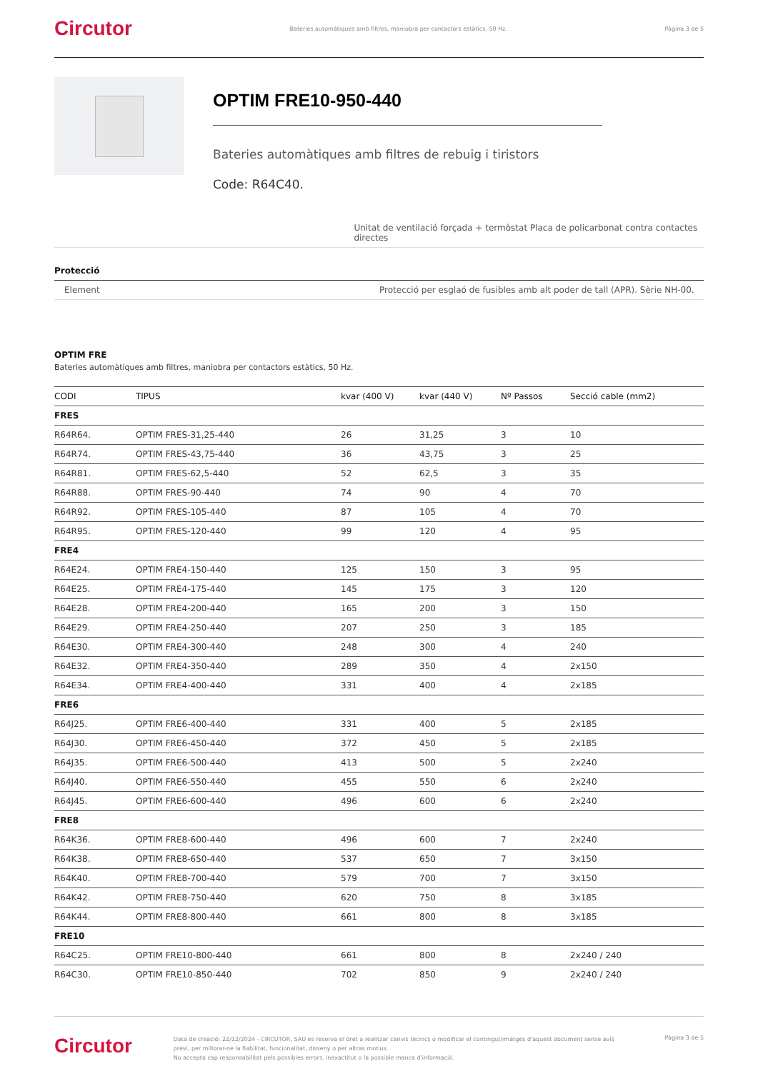Circutor Bateries automàtiques amb filtres, maniobra per contactors estàtics, 50 Hz. Pàgina 3 de 5
OPTIM FRE10-950-440
Bateries automàtiques amb filtres de rebuig i tiristors
Code: R64C40.
Unitat de ventilació forçada + termòstat Placa de policarbonat contra contactes directes
Protecció
Element Protecció per esglaó de fusibles amb alt poder de tall (APR). Sèrie NH-00.
OPTIM FRE
Bateries automàtiques amb filtres, maniobra per contactors estàtics, 50 Hz.
| CODI | TIPUS | kvar (400 V) | kvar (440 V) | Nº Passos | Secció cable (mm2) |
| --- | --- | --- | --- | --- | --- |
| FRES | | | | | |
| R64R64. | OPTIM FRES-31,25-440 | 26 | 31,25 | 3 | 10 |
| R64R74. | OPTIM FRES-43,75-440 | 36 | 43,75 | 3 | 25 |
| R64R81. | OPTIM FRES-62,5-440 | 52 | 62,5 | 3 | 35 |
| R64R88. | OPTIM FRES-90-440 | 74 | 90 | 4 | 70 |
| R64R92. | OPTIM FRES-105-440 | 87 | 105 | 4 | 70 |
| R64R95. | OPTIM FRES-120-440 | 99 | 120 | 4 | 95 |
| FRE4 | | | | | |
| R64E24. | OPTIM FRE4-150-440 | 125 | 150 | 3 | 95 |
| R64E25. | OPTIM FRE4-175-440 | 145 | 175 | 3 | 120 |
| R64E28. | OPTIM FRE4-200-440 | 165 | 200 | 3 | 150 |
| R64E29. | OPTIM FRE4-250-440 | 207 | 250 | 3 | 185 |
| R64E30. | OPTIM FRE4-300-440 | 248 | 300 | 4 | 240 |
| R64E32. | OPTIM FRE4-350-440 | 289 | 350 | 4 | 2x150 |
| R64E34. | OPTIM FRE4-400-440 | 331 | 400 | 4 | 2x185 |
| FRE6 | | | | | |
| R64J25. | OPTIM FRE6-400-440 | 331 | 400 | 5 | 2x185 |
| R64J30. | OPTIM FRE6-450-440 | 372 | 450 | 5 | 2x185 |
| R64J35. | OPTIM FRE6-500-440 | 413 | 500 | 5 | 2x240 |
| R64J40. | OPTIM FRE6-550-440 | 455 | 550 | 6 | 2x240 |
| R64J45. | OPTIM FRE6-600-440 | 496 | 600 | 6 | 2x240 |
| FRE8 | | | | | |
| R64K36. | OPTIM FRE8-600-440 | 496 | 600 | 7 | 2x240 |
| R64K38. | OPTIM FRE8-650-440 | 537 | 650 | 7 | 3x150 |
| R64K40. | OPTIM FRE8-700-440 | 579 | 700 | 7 | 3x150 |
| R64K42. | OPTIM FRE8-750-440 | 620 | 750 | 8 | 3x185 |
| R64K44. | OPTIM FRE8-800-440 | 661 | 800 | 8 | 3x185 |
| FRE10 | | | | | |
| R64C25. | OPTIM FRE10-800-440 | 661 | 800 | 8 | 2x240 / 240 |
| R64C30. | OPTIM FRE10-850-440 | 702 | 850 | 9 | 2x240 / 240 |
Circutor Data de creació: 22/12/2024 - CIRCUTOR, SAU es reserva el dret a realitzar canvis tècnics o modificar el contingut/imatges d'aquest document sense avís previ, per millorar-ne la fiabilitat, funcionalitat, disseny o per altras motius.
No accepta cap responsabilitat pels possibles errors, inexactitut o la possible manca d'informació. Pàgina 3 de 5